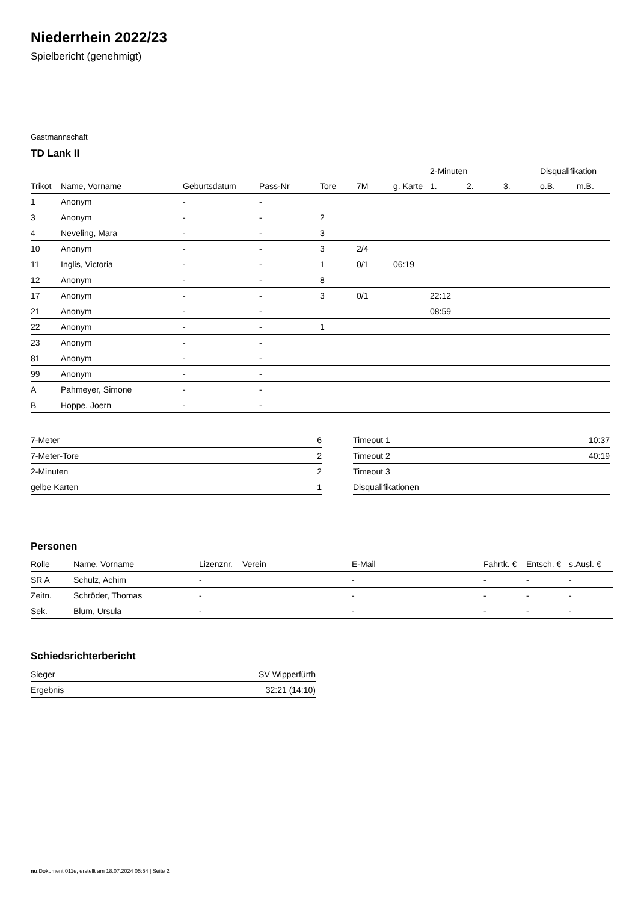Niederrhein 2022/23
Spielbericht (genehmigt)
Gastmannschaft
TD Lank II
| | | | | | | | 2-Minuten | | | Disqualifikation | |
| --- | --- | --- | --- | --- | --- | --- | --- | --- | --- | --- | --- |
| Trikot | Name, Vorname | Geburtsdatum | Pass-Nr | Tore | 7M | g. Karte | 1. | 2. | 3. | o.B. | m.B. |
| 1 | Anonym | - | - | | | | | | | | |
| 3 | Anonym | - | - | 2 | | | | | | | |
| 4 | Neveling, Mara | - | - | 3 | | | | | | | |
| 10 | Anonym | - | - | 3 | 2/4 | | | | | | |
| 11 | Inglis, Victoria | - | - | 1 | 0/1 | 06:19 | | | | | |
| 12 | Anonym | - | - | 8 | | | | | | | |
| 17 | Anonym | - | - | 3 | 0/1 | | 22:12 | | | | |
| 21 | Anonym | - | - | | | | 08:59 | | | | |
| 22 | Anonym | - | - | 1 | | | | | | | |
| 23 | Anonym | - | - | | | | | | | | |
| 81 | Anonym | - | - | | | | | | | | |
| 99 | Anonym | - | - | | | | | | | | |
| A | Pahmeyer, Simone | - | - | | | | | | | | |
| B | Hoppe, Joern | - | - | | | | | | | | |
| 7-Meter | 6 |
| 7-Meter-Tore | 2 |
| 2-Minuten | 2 |
| gelbe Karten | 1 |
| Timeout 1 | 10:37 |
| Timeout 2 | 40:19 |
| Timeout 3 | |
| Disqualifikationen | |
Personen
| Rolle | Name, Vorname | Lizenznr. | Verein | E-Mail | Fahrtk. € | Entsch. € | s.Ausl. € |
| --- | --- | --- | --- | --- | --- | --- | --- |
| SR A | Schulz, Achim | - | | - | - | - | - |
| Zeitn. | Schröder, Thomas | - | | - | - | - | - |
| Sek. | Blum, Ursula | - | | - | - | - | - |
Schiedsrichterbericht
| Sieger | SV Wipperfürth |
| Ergebnis | 32:21 (14:10) |
nu.Dokument 011e, erstellt am 18.07.2024 05:54 | Seite 2